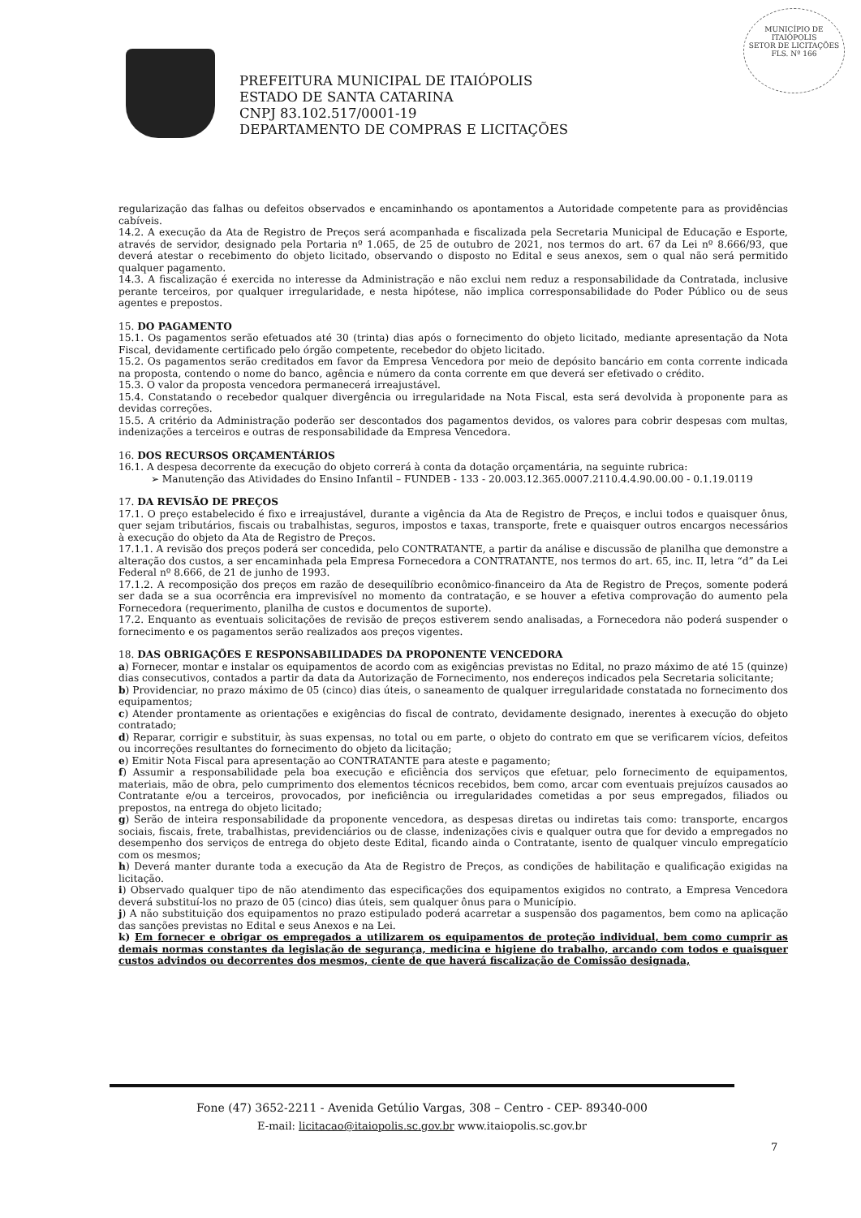MUNICÍPIO DE
ITAIÓPOLIS
SETOR DE LICITAÇÕES
FLS. Nº 166
PREFEITURA MUNICIPAL DE ITAIÓPOLIS
ESTADO DE SANTA CATARINA
CNPJ 83.102.517/0001-19
DEPARTAMENTO DE COMPRAS E LICITAÇÕES
regularização das falhas ou defeitos observados e encaminhando os apontamentos a Autoridade competente para as providências cabíveis.
14.2. A execução da Ata de Registro de Preços será acompanhada e fiscalizada pela Secretaria Municipal de Educação e Esporte, através de servidor, designado pela Portaria nº 1.065, de 25 de outubro de 2021, nos termos do art. 67 da Lei nº 8.666/93, que deverá atestar o recebimento do objeto licitado, observando o disposto no Edital e seus anexos, sem o qual não será permitido qualquer pagamento.
14.3. A fiscalização é exercida no interesse da Administração e não exclui nem reduz a responsabilidade da Contratada, inclusive perante terceiros, por qualquer irregularidade, e nesta hipótese, não implica corresponsabilidade do Poder Público ou de seus agentes e prepostos.
15. DO PAGAMENTO
15.1. Os pagamentos serão efetuados até 30 (trinta) dias após o fornecimento do objeto licitado, mediante apresentação da Nota Fiscal, devidamente certificado pelo órgão competente, recebedor do objeto licitado.
15.2. Os pagamentos serão creditados em favor da Empresa Vencedora por meio de depósito bancário em conta corrente indicada na proposta, contendo o nome do banco, agência e número da conta corrente em que deverá ser efetivado o crédito.
15.3. O valor da proposta vencedora permanecerá irreajustável.
15.4. Constatando o recebedor qualquer divergência ou irregularidade na Nota Fiscal, esta será devolvida à proponente para as devidas correções.
15.5. A critério da Administração poderão ser descontados dos pagamentos devidos, os valores para cobrir despesas com multas, indenizações a terceiros e outras de responsabilidade da Empresa Vencedora.
16. DOS RECURSOS ORÇAMENTÁRIOS
16.1. A despesa decorrente da execução do objeto correrá à conta da dotação orçamentária, na seguinte rubrica:
➢ Manutenção das Atividades do Ensino Infantil – FUNDEB - 133 - 20.003.12.365.0007.2110.4.4.90.00.00 - 0.1.19.0119
17. DA REVISÃO DE PREÇOS
17.1. O preço estabelecido é fixo e irreajustável, durante a vigência da Ata de Registro de Preços, e inclui todos e quaisquer ônus, quer sejam tributários, fiscais ou trabalhistas, seguros, impostos e taxas, transporte, frete e quaisquer outros encargos necessários à execução do objeto da Ata de Registro de Preços.
17.1.1. A revisão dos preços poderá ser concedida, pelo CONTRATANTE, a partir da análise e discussão de planilha que demonstre a alteração dos custos, a ser encaminhada pela Empresa Fornecedora a CONTRATANTE, nos termos do art. 65, inc. II, letra “d” da Lei Federal nº 8.666, de 21 de junho de 1993.
17.1.2. A recomposição dos preços em razão de desequilíbrio econômico-financeiro da Ata de Registro de Preços, somente poderá ser dada se a sua ocorrência era imprevisível no momento da contratação, e se houver a efetiva comprovação do aumento pela Fornecedora (requerimento, planilha de custos e documentos de suporte).
17.2. Enquanto as eventuais solicitações de revisão de preços estiverem sendo analisadas, a Fornecedora não poderá suspender o fornecimento e os pagamentos serão realizados aos preços vigentes.
18. DAS OBRIGAÇÕES E RESPONSABILIDADES DA PROPONENTE VENCEDORA
a) Fornecer, montar e instalar os equipamentos de acordo com as exigências previstas no Edital, no prazo máximo de até 15 (quinze) dias consecutivos, contados a partir da data da Autorização de Fornecimento, nos endereços indicados pela Secretaria solicitante;
b) Providenciar, no prazo máximo de 05 (cinco) dias úteis, o saneamento de qualquer irregularidade constatada no fornecimento dos equipamentos;
c) Atender prontamente as orientações e exigências do fiscal de contrato, devidamente designado, inerentes à execução do objeto contratado;
d) Reparar, corrigir e substituir, às suas expensas, no total ou em parte, o objeto do contrato em que se verificarem vícios, defeitos ou incorreções resultantes do fornecimento do objeto da licitação;
e) Emitir Nota Fiscal para apresentação ao CONTRATANTE para ateste e pagamento;
f) Assumir a responsabilidade pela boa execução e eficiência dos serviços que efetuar, pelo fornecimento de equipamentos, materiais, mão de obra, pelo cumprimento dos elementos técnicos recebidos, bem como, arcar com eventuais prejuízos causados ao Contratante e/ou a terceiros, provocados, por ineficiência ou irregularidades cometidas a por seus empregados, filiados ou prepostos, na entrega do objeto licitado;
g) Serão de inteira responsabilidade da proponente vencedora, as despesas diretas ou indiretas tais como: transporte, encargos sociais, fiscais, frete, trabalhistas, previdenciários ou de classe, indenizações civis e qualquer outra que for devido a empregados no desempenho dos serviços de entrega do objeto deste Edital, ficando ainda o Contratante, isento de qualquer vinculo empregatício com os mesmos;
h) Deverá manter durante toda a execução da Ata de Registro de Preços, as condições de habilitação e qualificação exigidas na licitação.
i) Observado qualquer tipo de não atendimento das especificações dos equipamentos exigidos no contrato, a Empresa Vencedora deverá substituí-los no prazo de 05 (cinco) dias úteis, sem qualquer ônus para o Município.
j) A não substituição dos equipamentos no prazo estipulado poderá acarretar a suspensão dos pagamentos, bem como na aplicação das sanções previstas no Edital e seus Anexos e na Lei.
k) Em fornecer e obrigar os empregados a utilizarem os equipamentos de proteção individual, bem como cumprir as demais normas constantes da legislação de segurança, medicina e higiene do trabalho, arcando com todos e quaisquer custos advindos ou decorrentes dos mesmos, ciente de que haverá fiscalização de Comissão designada,
Fone (47) 3652-2211 - Avenida Getúlio Vargas, 308 – Centro - CEP- 89340-000
E-mail: licitacao@itaiopolis.sc.gov.br www.itaiopolis.sc.gov.br
7